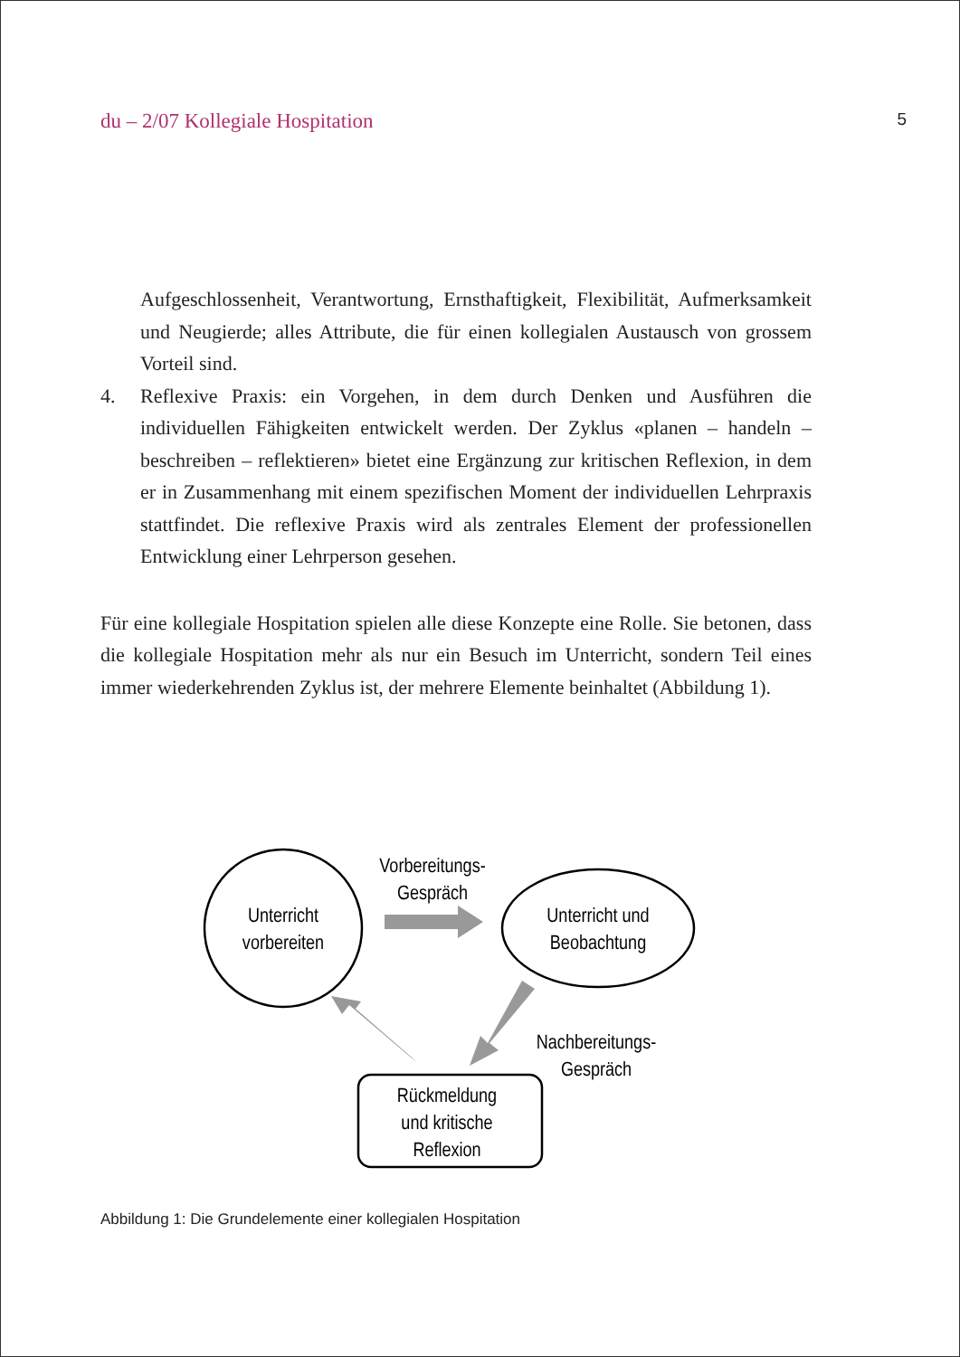du – 2/07 Kollegiale Hospitation 5
Aufgeschlossenheit, Verantwortung, Ernsthaftigkeit, Flexibilität, Aufmerksamkeit und Neugierde; alles Attribute, die für einen kollegialen Austausch von grossem Vorteil sind.
4. Reflexive Praxis: ein Vorgehen, in dem durch Denken und Ausführen die individuellen Fähigkeiten entwickelt werden. Der Zyklus «planen – handeln – beschreiben – reflektieren» bietet eine Ergänzung zur kritischen Reflexion, in dem er in Zusammenhang mit einem spezifischen Moment der individuellen Lehrpraxis stattfindet. Die reflexive Praxis wird als zentrales Element der professionellen Entwicklung einer Lehrperson gesehen.
Für eine kollegiale Hospitation spielen alle diese Konzepte eine Rolle. Sie betonen, dass die kollegiale Hospitation mehr als nur ein Besuch im Unterricht, sondern Teil eines immer wiederkehrenden Zyklus ist, der mehrere Elemente beinhaltet (Abbildung 1).
Unterricht
vorbereiten
Unterricht und
Beobachtung
Rückmeldung
und kritische
Reflexion
Vorbereitungs-
Gespräch
Nachbereitungs-
Gespräch
Abbildung 1: Die Grundelemente einer kollegialen Hospitation